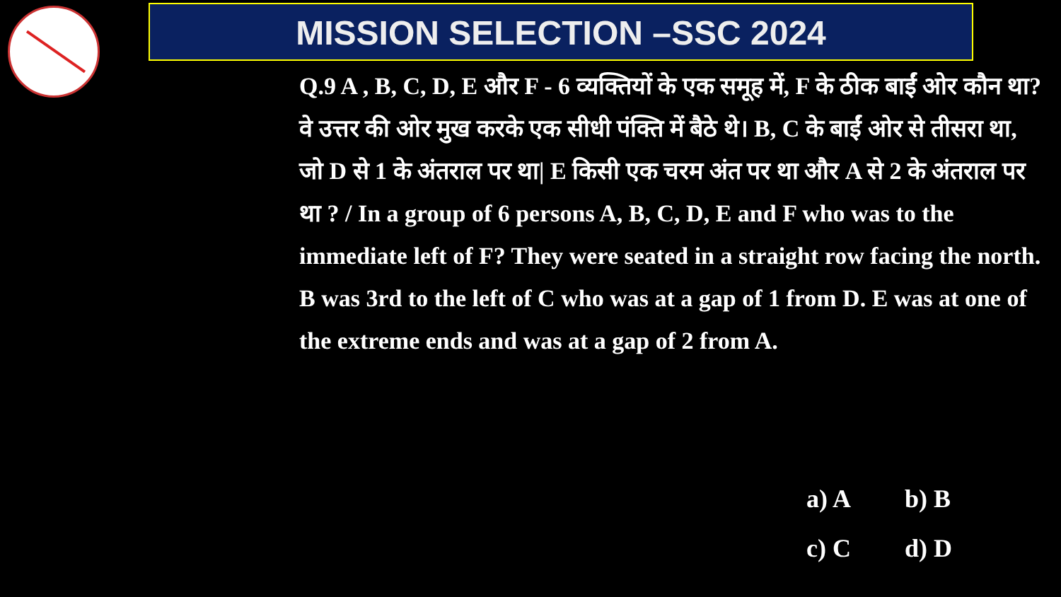MISSION SELECTION –SSC 2024
Q.9 A , B, C, D, E और F - 6 व्यक्तियों के एक समूह में, F के ठीक बाईं ओर कौन था? वे उत्तर की ओर मुख करके एक सीधी पंक्ति में बैठे थे। B, C के बाईं ओर से तीसरा था, जो D से 1 के अंतराल पर था| E किसी एक चरम अंत पर था और A से 2 के अंतराल पर था ? / In a group of 6 persons A, B, C, D, E and F who was to the immediate left of F? They were seated in a straight row facing the north. B was 3rd to the left of C who was at a gap of 1 from D. E was at one of the extreme ends and was at a gap of 2 from A.
a) A b) B
c) C d) D